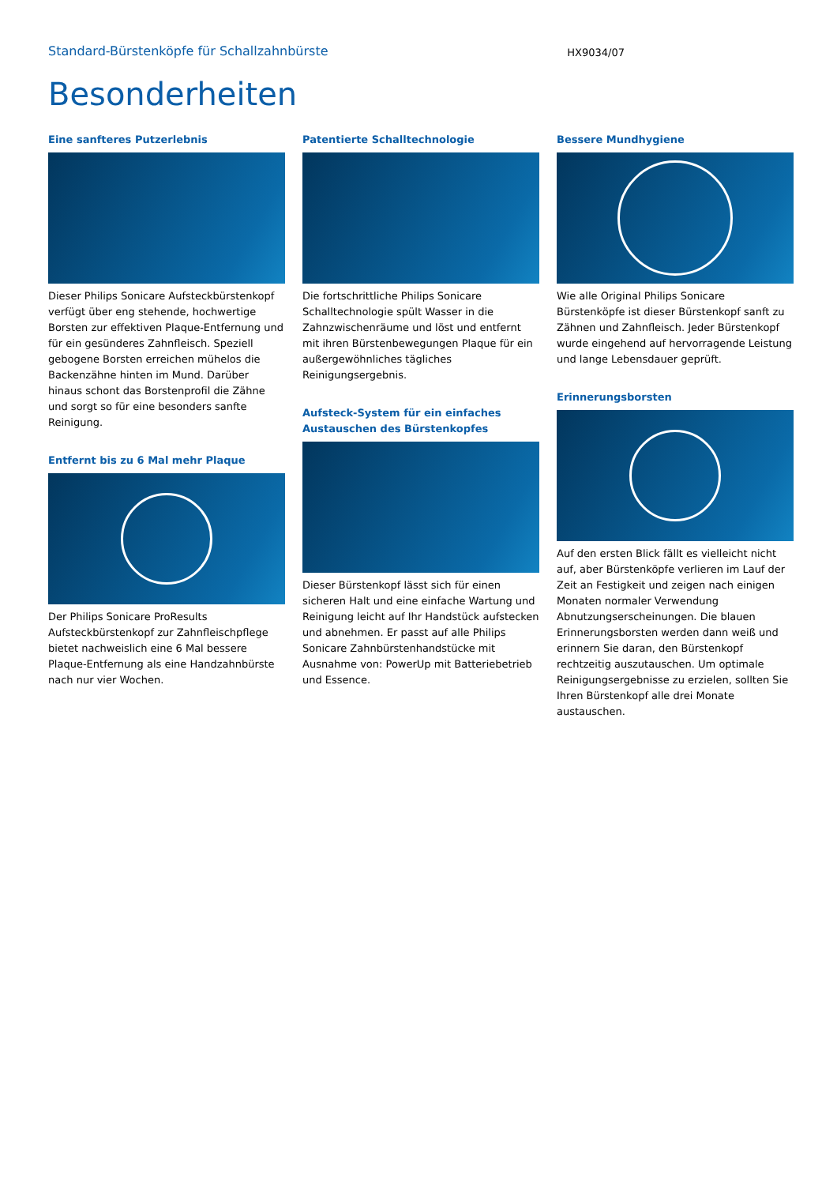Standard-Bürstenköpfe für Schallzahnbürste
HX9034/07
Besonderheiten
Eine sanfteres Putzerlebnis
Dieser Philips Sonicare Aufsteckbürstenkopf verfügt über eng stehende, hochwertige Borsten zur effektiven Plaque-Entfernung und für ein gesünderes Zahnfleisch. Speziell gebogene Borsten erreichen mühelos die Backenzähne hinten im Mund. Darüber hinaus schont das Borstenprofil die Zähne und sorgt so für eine besonders sanfte Reinigung.
Entfernt bis zu 6 Mal mehr Plaque
Der Philips Sonicare ProResults Aufsteckbürstenkopf zur Zahnfleischpflege bietet nachweislich eine 6 Mal bessere Plaque-Entfernung als eine Handzahnbürste nach nur vier Wochen.
Patentierte Schalltechnologie
Die fortschrittliche Philips Sonicare Schalltechnologie spült Wasser in die Zahnzwischenräume und löst und entfernt mit ihren Bürstenbewegungen Plaque für ein außergewöhnliches tägliches Reinigungsergebnis.
Aufsteck-System für ein einfaches Austauschen des Bürstenkopfes
Dieser Bürstenkopf lässt sich für einen sicheren Halt und eine einfache Wartung und Reinigung leicht auf Ihr Handstück aufstecken und abnehmen. Er passt auf alle Philips Sonicare Zahnbürstenhandstücke mit Ausnahme von: PowerUp mit Batteriebetrieb und Essence.
Bessere Mundhygiene
Wie alle Original Philips Sonicare Bürstenköpfe ist dieser Bürstenkopf sanft zu Zähnen und Zahnfleisch. Jeder Bürstenkopf wurde eingehend auf hervorragende Leistung und lange Lebensdauer geprüft.
Erinnerungsborsten
Auf den ersten Blick fällt es vielleicht nicht auf, aber Bürstenköpfe verlieren im Lauf der Zeit an Festigkeit und zeigen nach einigen Monaten normaler Verwendung Abnutzungserscheinungen. Die blauen Erinnerungsborsten werden dann weiß und erinnern Sie daran, den Bürstenkopf rechtzeitig auszutauschen. Um optimale Reinigungsergebnisse zu erzielen, sollten Sie Ihren Bürstenkopf alle drei Monate austauschen.